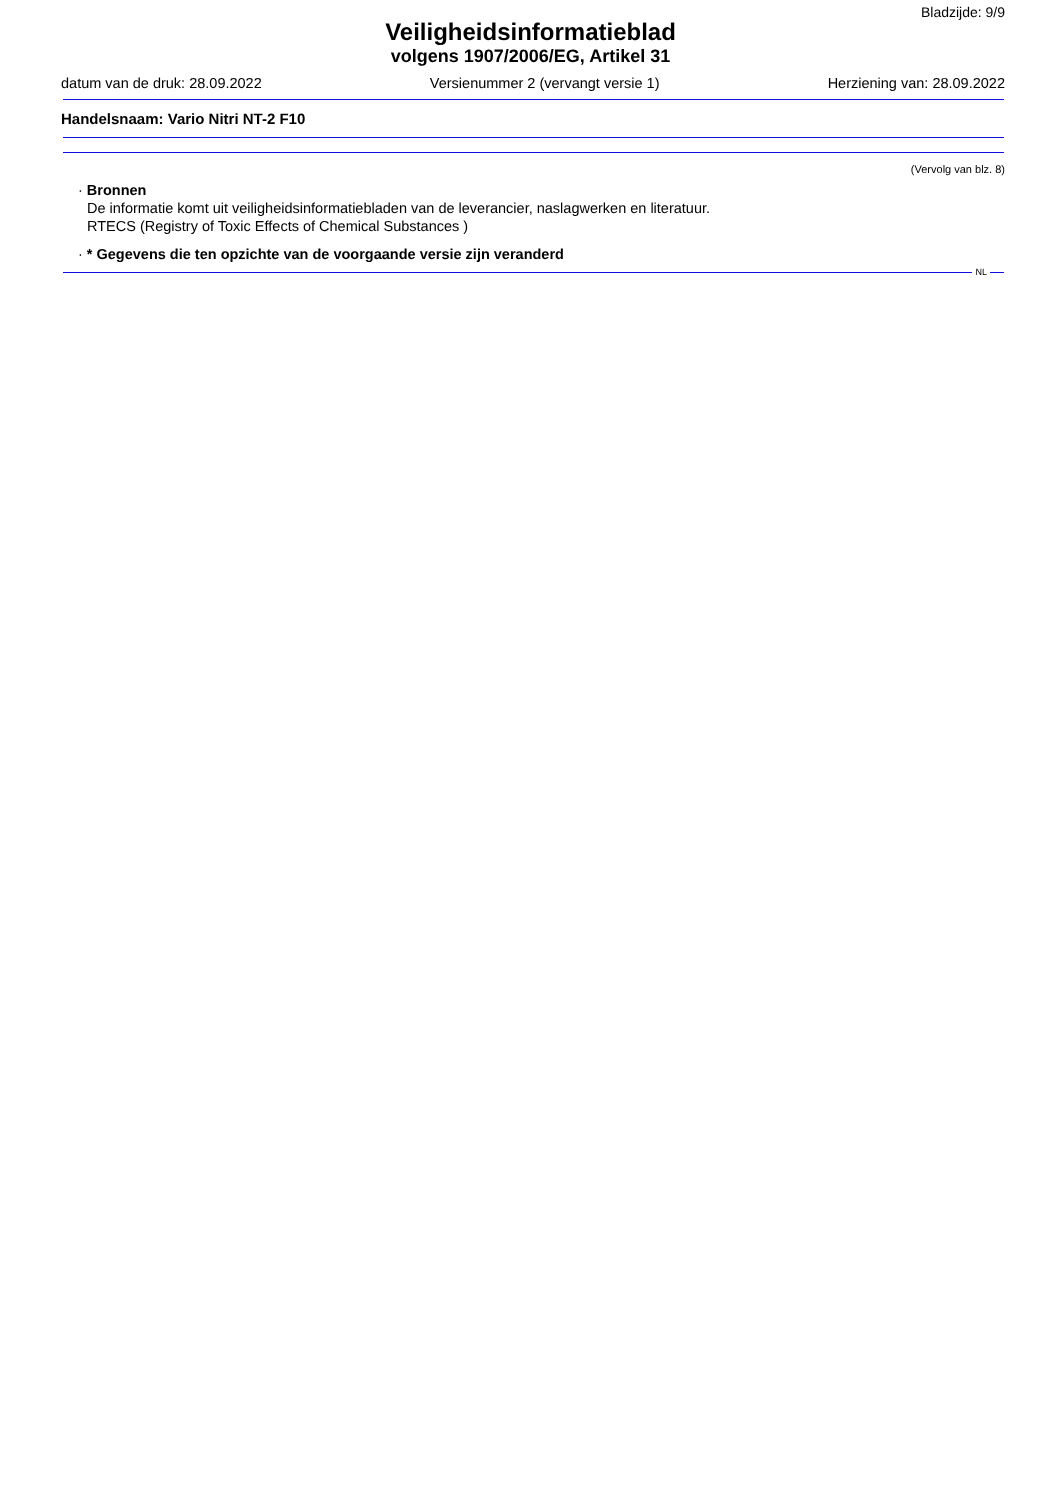Bladzijde: 9/9
Veiligheidsinformatieblad
volgens 1907/2006/EG, Artikel 31
datum van de druk: 28.09.2022 Versienummer 2 (vervangt versie 1) Herziening van: 28.09.2022
Handelsnaam: Vario Nitri NT-2 F10
(Vervolg van blz. 8)
· Bronnen
De informatie komt uit veiligheidsinformatiebladen van de leverancier, naslagwerken en literatuur.
RTECS (Registry of Toxic Effects of Chemical Substances )
· * Gegevens die ten opzichte van de voorgaande versie zijn veranderd
NL